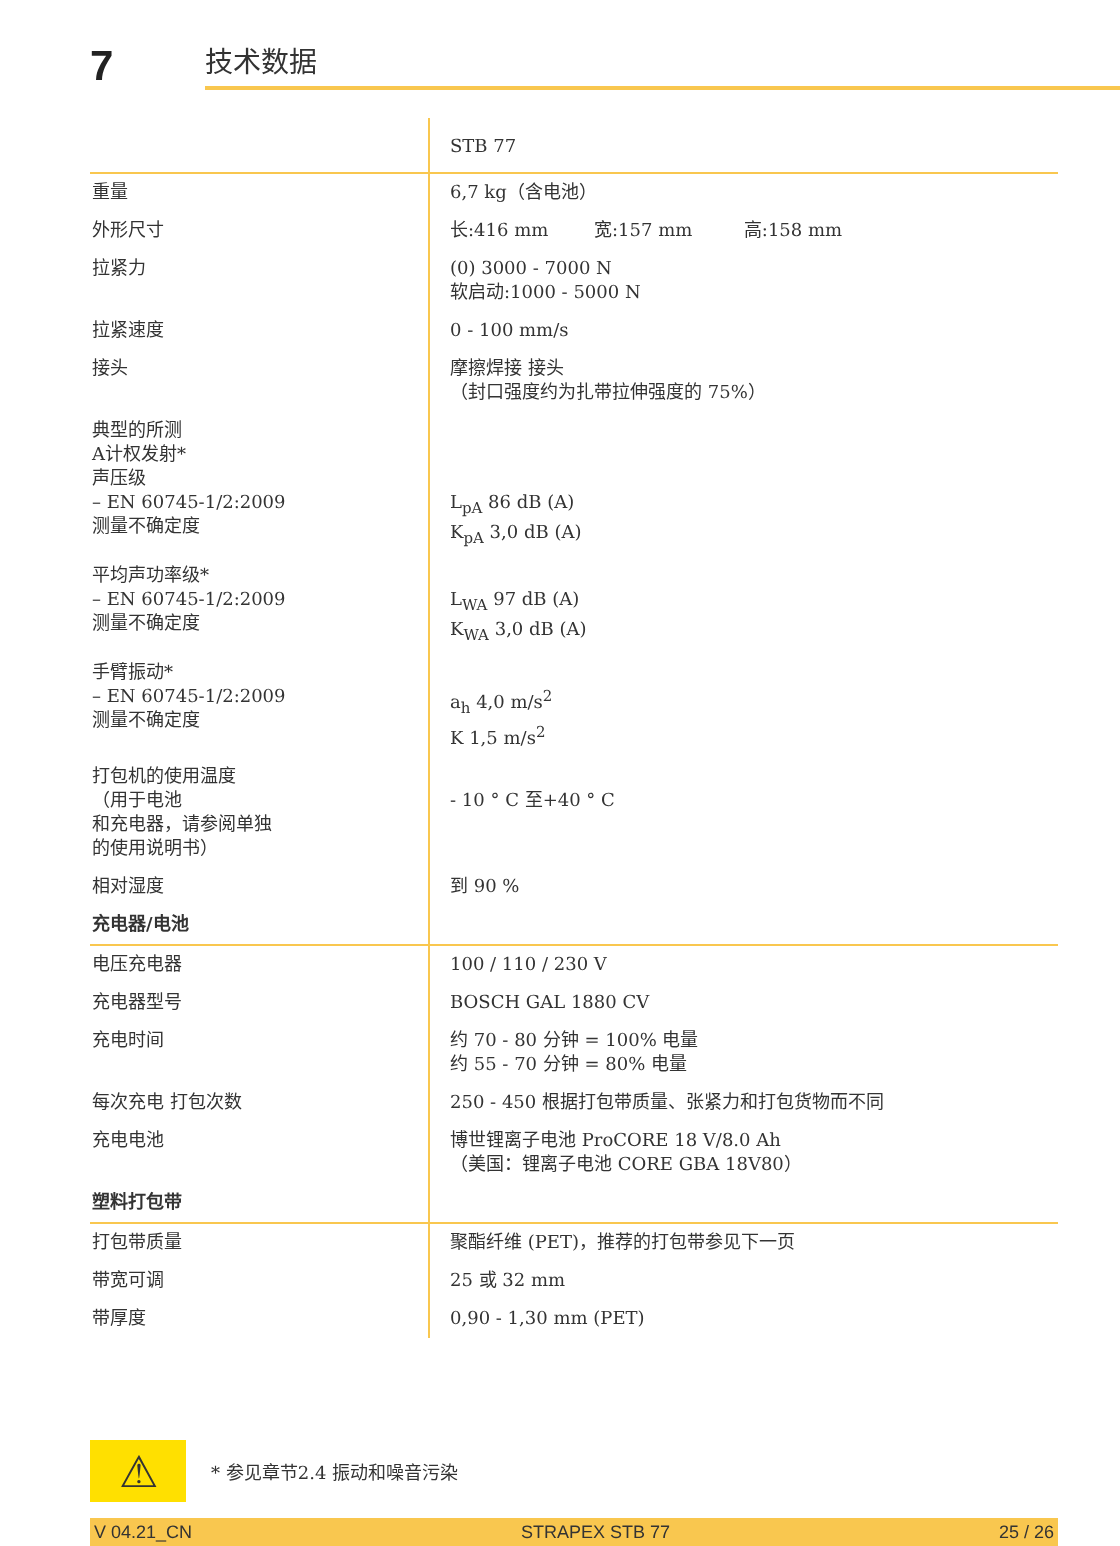7
技术数据
| | STB 77 |
| 重量 | 6,7 kg（含电池） |
| 外形尺寸 | 长:416 mm 宽:157 mm 高:158 mm |
| 拉紧力 | (0) 3000 - 7000 N 软启动:1000 - 5000 N |
| 拉紧速度 | 0 - 100 mm/s |
| 接头 | 摩擦焊接 接头 （封口强度约为扎带拉伸强度的 75%） |
| 典型的所测 A计权发射* 声压级 – EN 60745-1/2:2009 测量不确定度 | L<sub>pA</sub> 86 dB (A) K<sub>pA</sub> 3,0 dB (A) |
| 平均声功率级* – EN 60745-1/2:2009 测量不确定度 | L<sub>WA</sub> 97 dB (A) K<sub>WA</sub> 3,0 dB (A) |
| 手臂振动* – EN 60745-1/2:2009 测量不确定度 | a<sub>h</sub> 4,0 m/s<sup>2</sup> K 1,5 m/s<sup>2</sup> |
| 打包机的使用温度 （用于电池 和充电器，请参阅单独 的使用说明书） | - 10 ° C 至+40 ° C |
| 相对湿度 | 到 90 % |
| 充电器/电池 | |
| 电压充电器 | 100 / 110 / 230 V |
| 充电器型号 | BOSCH GAL 1880 CV |
| 充电时间 | 约 70 - 80 分钟 = 100% 电量 约 55 - 70 分钟 = 80% 电量 |
| 每次充电 打包次数 | 250 - 450 根据打包带质量、张紧力和打包货物而不同 |
| 充电电池 | 博世锂离子电池 ProCORE 18 V/8.0 Ah （美国：锂离子电池 CORE GBA 18V80） |
| 塑料打包带 | |
| 打包带质量 | 聚酯纤维 (PET)，推荐的打包带参见下一页 |
| 带宽可调 | 25 或 32 mm |
| 带厚度 | 0,90 - 1,30 mm (PET) |
⚠
* 参见章节2.4 振动和噪音污染
V 04.21_CN STRAPEX STB 77 25 / 26